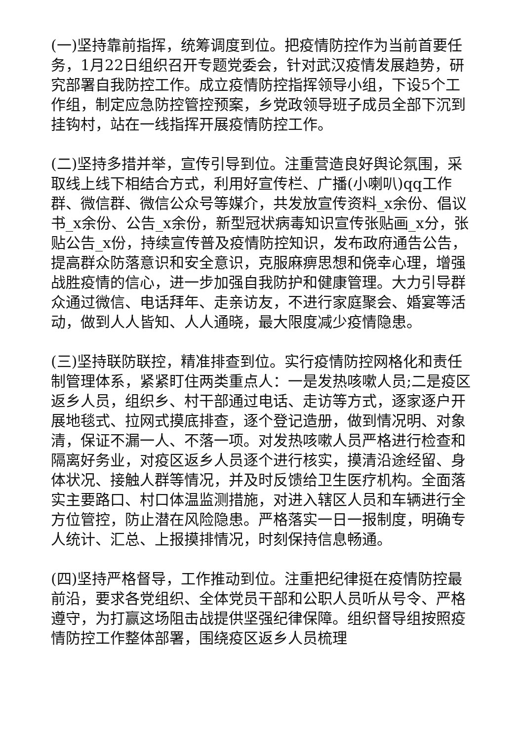(一)坚持靠前指挥，统筹调度到位。把疫情防控作为当前首要任务，1月22日组织召开专题党委会，针对武汉疫情发展趋势，研究部署自我防控工作。成立疫情防控指挥领导小组，下设5个工作组，制定应急防控管控预案，乡党政领导班子成员全部下沉到挂钩村，站在一线指挥开展疫情防控工作。
(二)坚持多措并举，宣传引导到位。注重营造良好舆论氛围，采取线上线下相结合方式，利用好宣传栏、广播(小喇叭)qq工作群、微信群、微信公众号等媒介，共发放宣传资料_x余份、倡议书_x余份、公告_x余份，新型冠状病毒知识宣传张贴画_x分，张贴公告_x份，持续宣传普及疫情防控知识，发布政府通告公告，提高群众防落意识和安全意识，克服麻痹思想和侥幸心理，增强战胜疫情的信心，进一步加强自我防护和健康管理。大力引导群众通过微信、电话拜年、走亲访友，不进行家庭聚会、婚宴等活动，做到人人皆知、人人通晓，最大限度减少疫情隐患。
(三)坚持联防联控，精准排查到位。实行疫情防控网格化和责任制管理体系，紧紧盯住两类重点人：一是发热咳嗽人员;二是疫区返乡人员，组织乡、村干部通过电话、走访等方式，逐家逐户开展地毯式、拉网式摸底排查，逐个登记造册，做到情况明、对象清，保证不漏一人、不落一项。对发热咳嗽人员严格进行检查和隔离好务业，对疫区返乡人员逐个进行核实，摸清沿途经留、身体状况、接触人群等情况，并及时反馈给卫生医疗机构。全面落实主要路口、村口体温监测措施，对进入辖区人员和车辆进行全方位管控，防止潜在风险隐患。严格落实一日一报制度，明确专人统计、汇总、上报摸排情况，时刻保持信息畅通。
(四)坚持严格督导，工作推动到位。注重把纪律挺在疫情防控最前沿，要求各党组织、全体党员干部和公职人员听从号令、严格遵守，为打赢这场阻击战提供坚强纪律保障。组织督导组按照疫情防控工作整体部署，围绕疫区返乡人员梳理